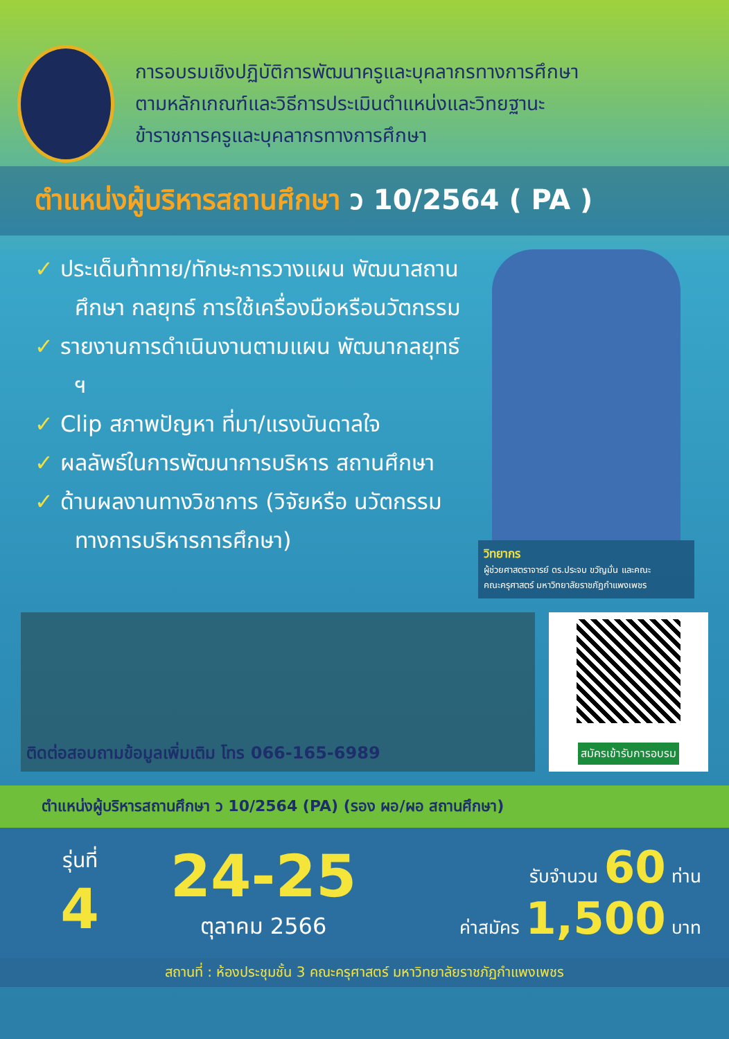การอบรมเชิงปฏิบัติการพัฒนาครูและบุคลากรทางการศึกษา
ตามหลักเกณฑ์และวิธีการประเมินตำแหน่งและวิทยฐานะ
ข้าราชการครูและบุคลากรทางการศึกษา
ตำแหน่งผู้บริหารสถานศึกษา ว 10/2564 ( PA )
✓ ประเด็นท้าทาย/ทักษะการวางแผน พัฒนาสถานศึกษา กลยุทธ์ การใช้เครื่องมือหรือนวัตกรรม
✓ รายงานการดำเนินงานตามแผน พัฒนากลยุทธ์ ฯ
✓ Clip สภาพปัญหา ที่มา/แรงบันดาลใจ
✓ ผลลัพธ์ในการพัฒนาการบริหาร สถานศึกษา
✓ ด้านผลงานทางวิชาการ (วิจัยหรือ นวัตกรรมทางการบริหารการศึกษา)
วิทยากร
ผู้ช่วยศาสตราจารย์ ดร.ประจบ ขวัญมั่น และคณะ
คณะครุศาสตร์ มหาวิทยาลัยราชภัฏกำแพงเพชร
ติดต่อสอบถามข้อมูลเพิ่มเติม โทร 066-165-6989
สมัครเข้ารับการอบรม
ตำแหน่งผู้บริหารสถานศึกษา ว 10/2564 (PA) (รอง ผอ/ผอ สถานศึกษา)
รุ่นที่
4
24-25
ตุลาคม 2566
รับจำนวน 60 ท่าน
ค่าสมัคร 1,500 บาท
สถานที่ : ห้องประชุมชั้น 3 คณะครุศาสตร์ มหาวิทยาลัยราชภัฏกำแพงเพชร